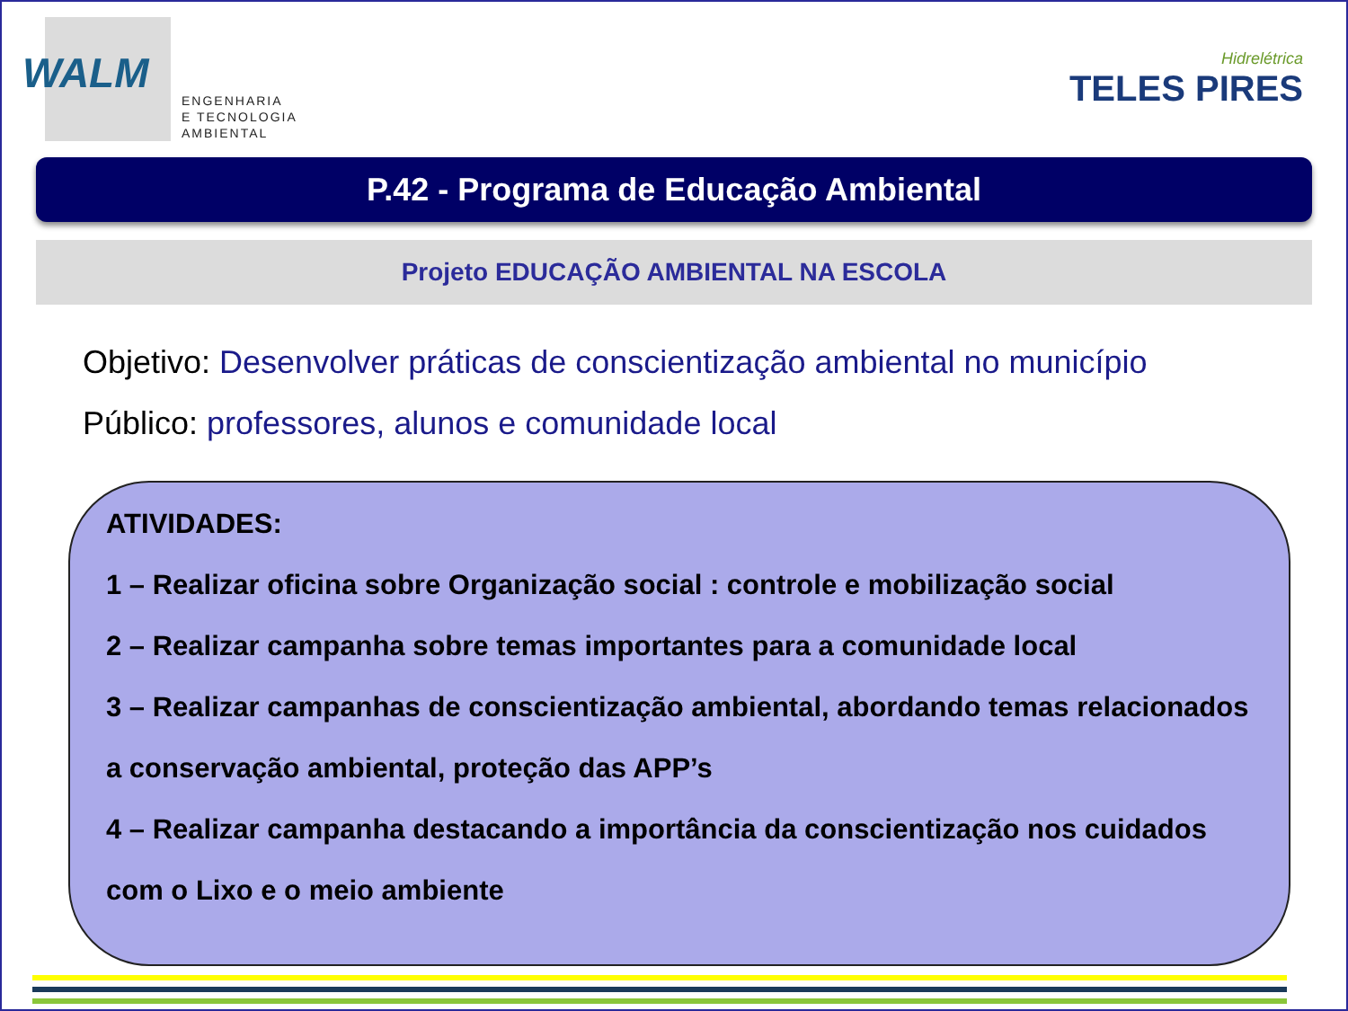WALM
ENGENHARIA
E TECNOLOGIA
AMBIENTAL
Hidrelétrica
TELES PIRES
P.42 - Programa de Educação Ambiental
Projeto EDUCAÇÃO AMBIENTAL NA ESCOLA
Objetivo: Desenvolver práticas de conscientização ambiental no município
Público: professores, alunos e comunidade local
ATIVIDADES:
1 – Realizar oficina sobre Organização social : controle e mobilização social
2 – Realizar campanha sobre temas importantes para a comunidade local
3 – Realizar campanhas de conscientização ambiental, abordando temas relacionados a conservação ambiental, proteção das APP’s
4 – Realizar campanha destacando a importância da conscientização nos cuidados com o Lixo e o meio ambiente